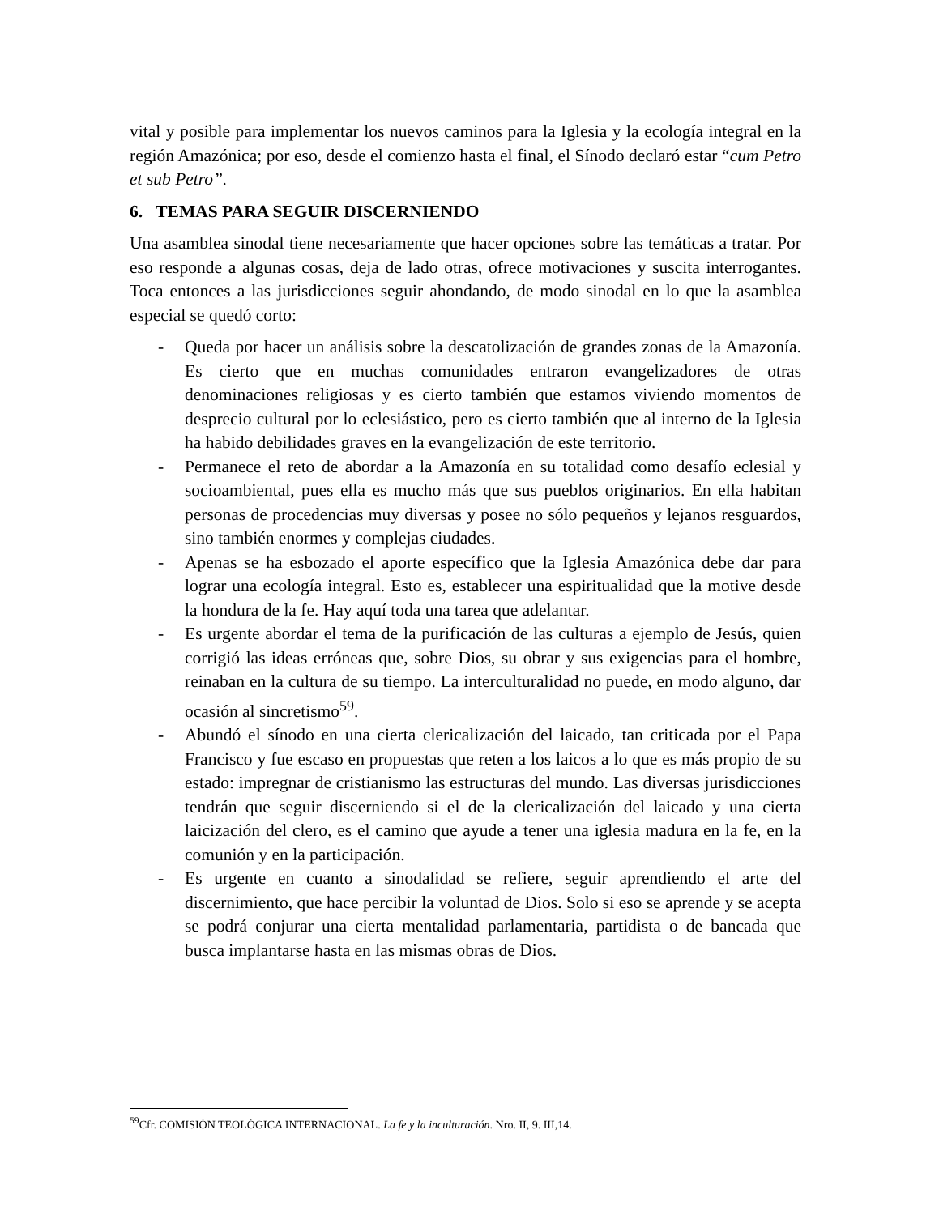vital y posible para implementar los nuevos caminos para la Iglesia y la ecología integral en la región Amazónica; por eso, desde el comienzo hasta el final, el Sínodo declaró estar “cum Petro et sub Petro”.
6. TEMAS PARA SEGUIR DISCERNIENDO
Una asamblea sinodal tiene necesariamente que hacer opciones sobre las temáticas a tratar. Por eso responde a algunas cosas, deja de lado otras, ofrece motivaciones y suscita interrogantes. Toca entonces a las jurisdicciones seguir ahondando, de modo sinodal en lo que la asamblea especial se quedó corto:
- Queda por hacer un análisis sobre la descatolización de grandes zonas de la Amazonía. Es cierto que en muchas comunidades entraron evangelizadores de otras denominaciones religiosas y es cierto también que estamos viviendo momentos de desprecio cultural por lo eclesiástico, pero es cierto también que al interno de la Iglesia ha habido debilidades graves en la evangelización de este territorio.
- Permanece el reto de abordar a la Amazonía en su totalidad como desafío eclesial y socioambiental, pues ella es mucho más que sus pueblos originarios. En ella habitan personas de procedencias muy diversas y posee no sólo pequeños y lejanos resguardos, sino también enormes y complejas ciudades.
- Apenas se ha esbozado el aporte específico que la Iglesia Amazónica debe dar para lograr una ecología integral. Esto es, establecer una espiritualidad que la motive desde la hondura de la fe. Hay aquí toda una tarea que adelantar.
- Es urgente abordar el tema de la purificación de las culturas a ejemplo de Jesús, quien corrigió las ideas erróneas que, sobre Dios, su obrar y sus exigencias para el hombre, reinaban en la cultura de su tiempo. La interculturalidad no puede, en modo alguno, dar ocasión al sincretismo<sup>59</sup>.
- Abundó el sínodo en una cierta clericalización del laicado, tan criticada por el Papa Francisco y fue escaso en propuestas que reten a los laicos a lo que es más propio de su estado: impregnar de cristianismo las estructuras del mundo. Las diversas jurisdicciones tendrán que seguir discerniendo si el de la clericalización del laicado y una cierta laicización del clero, es el camino que ayude a tener una iglesia madura en la fe, en la comunión y en la participación.
- Es urgente en cuanto a sinodalidad se refiere, seguir aprendiendo el arte del discernimiento, que hace percibir la voluntad de Dios. Solo si eso se aprende y se acepta se podrá conjurar una cierta mentalidad parlamentaria, partidista o de bancada que busca implantarse hasta en las mismas obras de Dios.
<sup>59</sup> Cfr. COMISIÓN TEOLÓGICA INTERNACIONAL. La fe y la inculturación. Nro. II, 9. III,14.